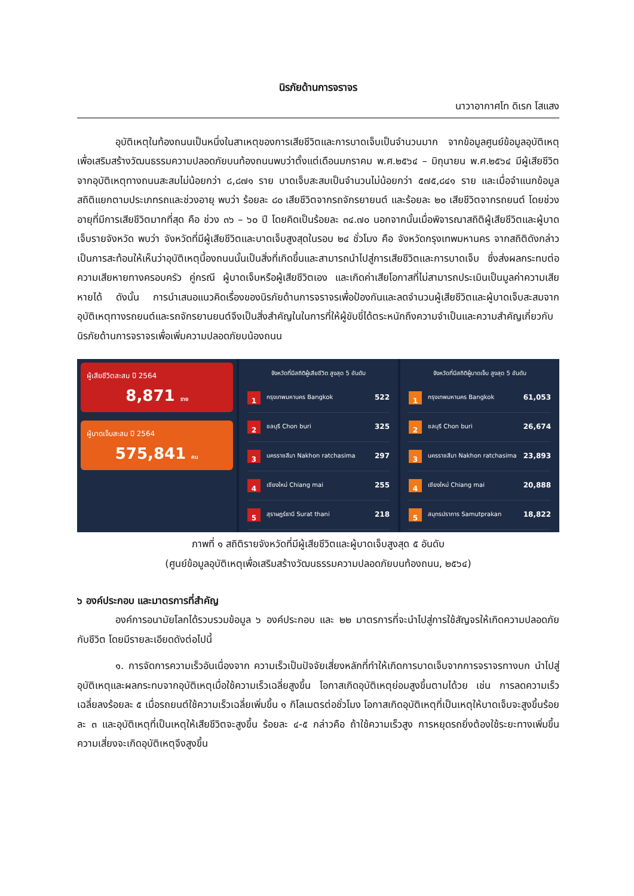นิรภัยด้านการจราจร
นาวาอากาศโท ดิเรก โสแสง
อุบัติเหตุในท้องถนนเป็นหนึ่งในสาเหตุของการเสียชีวิตและการบาดเจ็บเป็นจำนวนมาก จากข้อมูลศูนย์ข้อมูลอุบัติเหตุเพื่อเสริมสร้างวัฒนธรรมความปลอดภัยบนท้องถนนพบว่าตั้งแต่เดือนมกราคม พ.ศ.๒๕๖๔ – มิถุนายน พ.ศ.๒๕๖๔ มีผู้เสียชีวิตจากอุบัติเหตุทางถนนสะสมไม่น้อยกว่า ๘,๘๗๑ ราย บาดเจ็บสะสมเป็นจำนวนไม่น้อยกว่า ๕๗๕,๘๔๑ ราย และเมื่อจำแนกข้อมูลสถิติแยกตามประเภทรถและช่วงอายุ พบว่า ร้อยละ ๘๐ เสียชีวิตจากรถจักรยายนต์ และร้อยละ ๒๐ เสียชีวิตจากรถยนต์ โดยช่วงอายุที่มีการเสียชีวิตมากที่สุด คือ ช่วง ๓๖ – ๖๐ ปี โดยคิดเป็นร้อยละ ๓๔.๗๐ นอกจากนั้นเมื่อพิจารณาสถิติผู้เสียชีวิตและผู้บาดเจ็บรายจังหวัด พบว่า จังหวัดที่มีผู้เสียชีวิตและบาดเจ็บสูงสุดในรอบ ๒๔ ชั่วโมง คือ จังหวัดกรุงเทพมหานคร จากสถิติดังกล่าวเป็นการสะท้อนให้เห็นว่าอุบัติเหตุนี้องถนนนั้นเป็นสิ่งที่เกิดขึ้นและสามารถนำไปสู่การเสียชีวิตและการบาดเจ็บ ซึ่งส่งผลกระทบต่อความเสียหายทางครอบครัว คู่กรณี ผู้บาดเจ็บหรือผู้เสียชีวิตเอง และเกิดค่าเสียโอกาสที่ไม่สามารถประเมินเป็นมูลค่าความเสียหายได้ ดังนั้น การนำเสนอแนวคิดเรื่องของนิรภัยด้านการจราจรเพื่อป้องกันและลดจำนวนผู้เสียชีวิตและผู้บาดเจ็บสะสมจากอุบัติเหตุทางรถยนต์และรถจักรยานยนต์จึงเป็นสิ่งสำคัญในในการที่ให้ผู้ขับขี่ได้ตระหนักถึงความจำเป็นและความสำคัญเกี่ยวกับนิรภัยด้านการจราจรเพื่อเพิ่มความปลอดภัยบน้องถนน
ผู้เสียชีวิตสะสม ปี 2564
8,871 ราย
ผู้บาดเจ็บสะสม ปี 2564
575,841 คน
จังหวัดที่มีสถิติผู้เสียชีวิต สูงสุด 5 อันดับ
1 กรุงเทพมหานคร Bangkok 522
2 ชลบุรี Chon buri 325
3 นครราชสีมา Nakhon ratchasima 297
4 เชียงใหม่ Chiang mai 255
5 สุราษฎร์ธานี Surat thani 218
จังหวัดที่มีสถิติผู้บาดเจ็บ สูงสุด 5 อันดับ
1 กรุงเทพมหานคร Bangkok 61,053
2 ชลบุรี Chon buri 26,674
3 นครราชสีมา Nakhon ratchasima 23,893
4 เชียงใหม่ Chiang mai 20,888
5 สมุทรปราการ Samutprakan 18,822
ภาพที่ ๑ สถิติรายจังหวัดที่มีผู้เสียชีวิตและผู้บาดเจ็บสูงสุด ๕ อันดับ
(ศูนย์ข้อมูลอุบัติเหตุเพื่อเสริมสร้างวัฒนธรรมความปลอดภัยบนท้องถนน, ๒๕๖๔)
๖ องค์ประกอบ และมาตรการที่สำคัญ
องค์การอนามัยโลกได้รวบรวมข้อมูล ๖ องค์ประกอบ และ ๒๒ มาตรการที่จะนำไปสู่การใช้สัญจรให้เกิดความปลอดภัยกับชีวิต โดยมีรายละเอียดดังต่อไปนี้
๑. การจัดการความเร็วอันเนื่องจาก ความเร็วเป็นปัจจัยเสี่ยงหลักที่ทำให้เกิดการบาดเจ็บจากการจราจรทางบก นำไปสู่อุบัติเหตุและผลกระทบจากอุบัติเหตุเมื่อใช้ความเร็วเฉลี่ยสูงขึ้น โอกาสเกิดอุบัติเหตุย่อมสูงขึ้นตามได้วย เช่น การลดความเร็วเฉลี่ยลงร้อยละ ๕ เมื่อรถยนต์ใช้ความเร็วเฉลี่ยเพิ่มขึ้น ๑ กิโลเมตรต่อชั่วโมง โอกาสเกิดอุบัติเหตุที่เป็นเหตุให้บาดเจ็บจะสูงขึ้นร้อยละ ๓ และอุบัติเหตุที่เป็นเหตุให้เสียชีวิตจะสูงขึ้น ร้อยละ ๔-๕ กล่าวคือ ถ้าใช้ความเร็วสูง การหยุดรถยิ่งต้องใช้ระยะทางเพิ่มขึ้น ความเสี่ยงจะเกิดอุบัติเหตุจึงสูงขึ้น